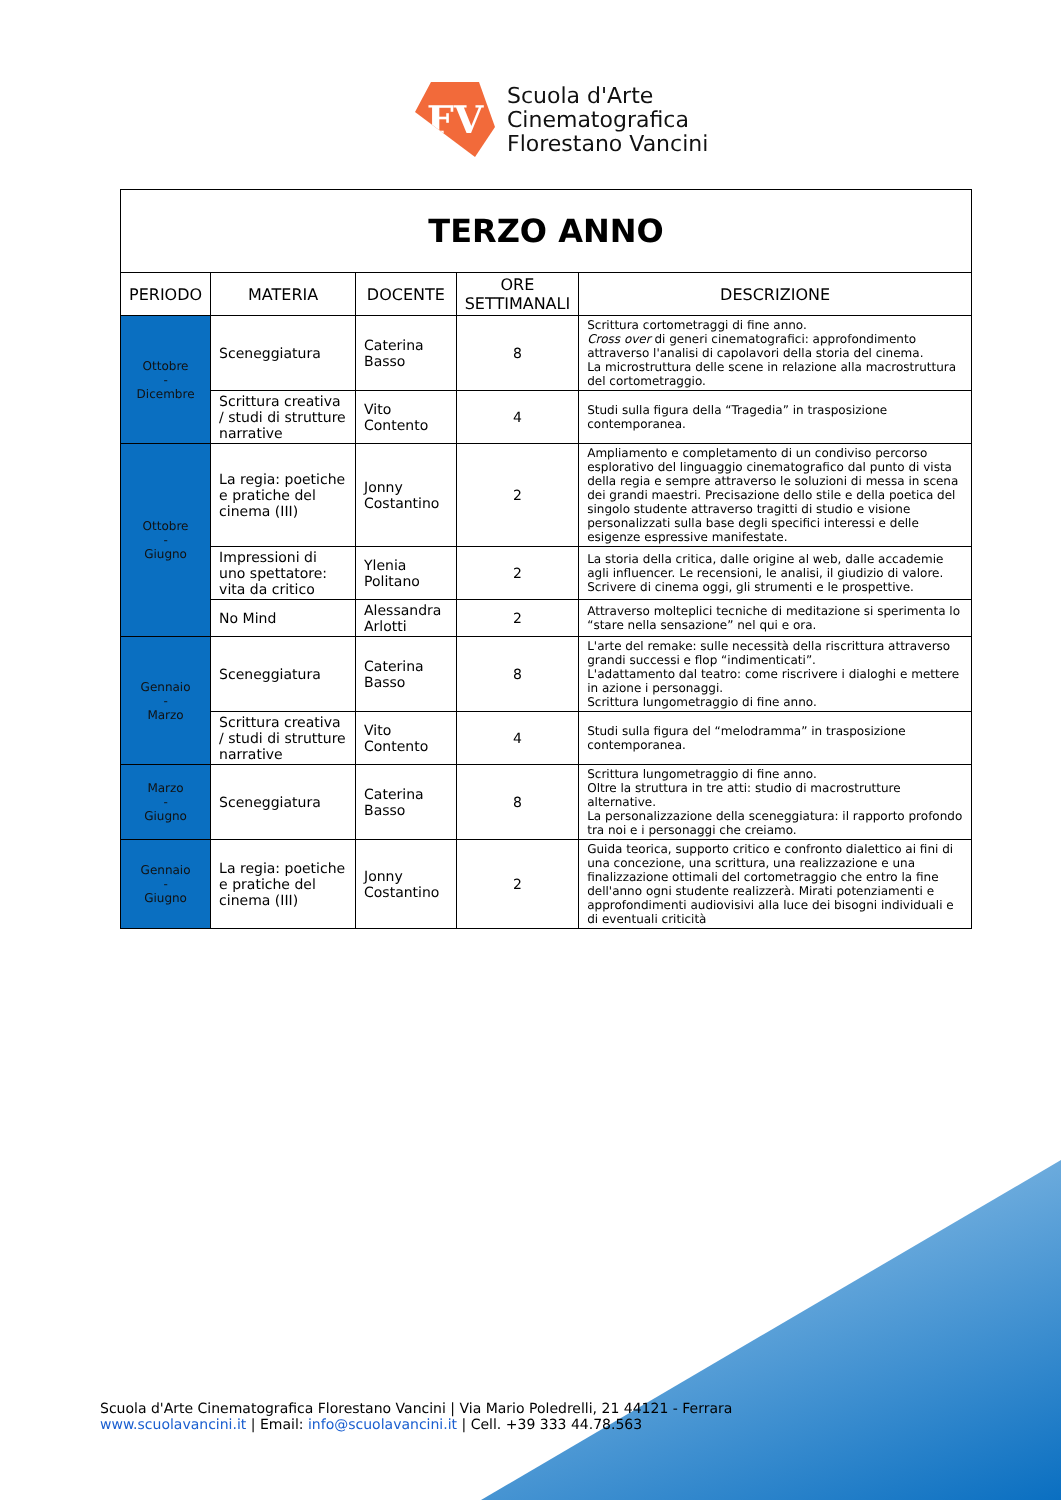FV
Scuola d'Arte
Cinematografica
Florestano Vancini
| TERZO ANNO | | | | |
| PERIODO | MATERIA | DOCENTE | ORE SETTIMANALI | DESCRIZIONE |
| Ottobre - Dicembre | Sceneggiatura | Caterina Basso | 8 | Scrittura cortometraggi di fine anno. Cross over di generi cinematografici: approfondimento attraverso l'analisi di capolavori della storia del cinema. La microstruttura delle scene in relazione alla macrostruttura del cortometraggio. |
| | Scrittura creativa / studi di strutture narrative | Vito Contento | 4 | Studi sulla figura della “Tragedia” in trasposizione contemporanea. |
| Ottobre - Giugno | La regia: poetiche e pratiche del cinema (III) | Jonny Costantino | 2 | Ampliamento e completamento di un condiviso percorso esplorativo del linguaggio cinematografico dal punto di vista della regia e sempre attraverso le soluzioni di messa in scena dei grandi maestri. Precisazione dello stile e della poetica del singolo studente attraverso tragitti di studio e visione personalizzati sulla base degli specifici interessi e delle esigenze espressive manifestate. |
| | Impressioni di uno spettatore: vita da critico | Ylenia Politano | 2 | La storia della critica, dalle origine al web, dalle accademie agli influencer. Le recensioni, le analisi, il giudizio di valore. Scrivere di cinema oggi, gli strumenti e le prospettive. |
| | No Mind | Alessandra Arlotti | 2 | Attraverso molteplici tecniche di meditazione si sperimenta lo “stare nella sensazione” nel qui e ora. |
| Gennaio - Marzo | Sceneggiatura | Caterina Basso | 8 | L'arte del remake: sulle necessità della riscrittura attraverso grandi successi e flop “indimenticati”. L'adattamento dal teatro: come riscrivere i dialoghi e mettere in azione i personaggi. Scrittura lungometraggio di fine anno. |
| | Scrittura creativa / studi di strutture narrative | Vito Contento | 4 | Studi sulla figura del “melodramma” in trasposizione contemporanea. |
| Marzo - Giugno | Sceneggiatura | Caterina Basso | 8 | Scrittura lungometraggio di fine anno. Oltre la struttura in tre atti: studio di macrostrutture alternative. La personalizzazione della sceneggiatura: il rapporto profondo tra noi e i personaggi che creiamo. |
| Gennaio - Giugno | La regia: poetiche e pratiche del cinema (III) | Jonny Costantino | 2 | Guida teorica, supporto critico e confronto dialettico ai fini di una concezione, una scrittura, una realizzazione e una finalizzazione ottimali del cortometraggio che entro la fine dell'anno ogni studente realizzerà. Mirati potenziamenti e approfondimenti audiovisivi alla luce dei bisogni individuali e di eventuali criticità |
Scuola d'Arte Cinematografica Florestano Vancini | Via Mario Poledrelli, 21 44121 - Ferrara
www.scuolavancini.it | Email: info@scuolavancini.it | Cell. +39 333 44.78.563